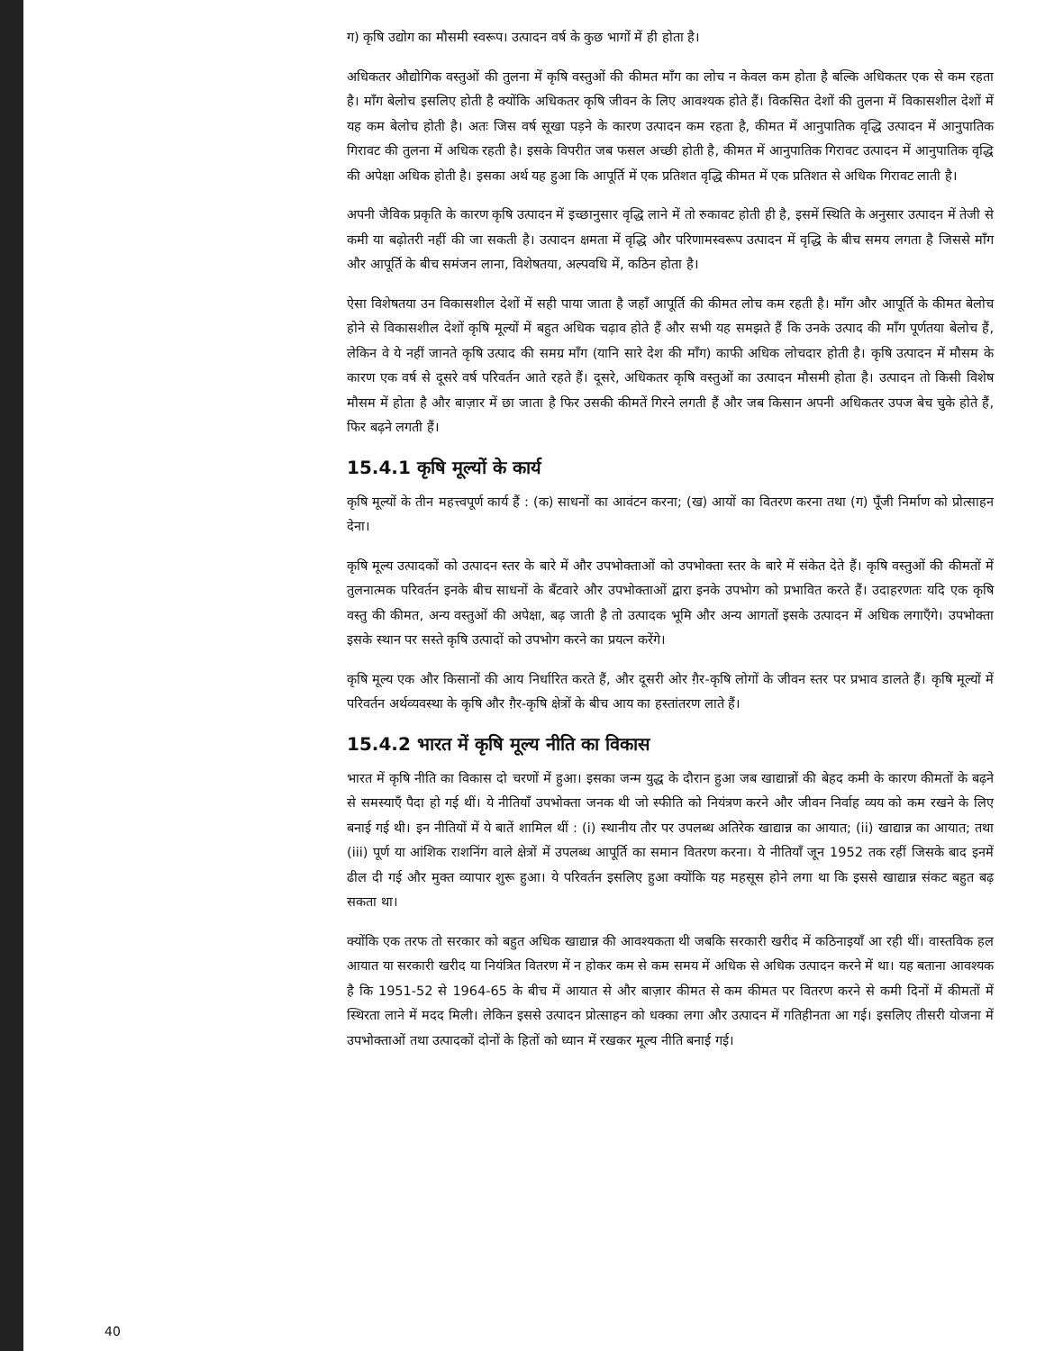ग) कृषि उद्योग का मौसमी स्वरूप। उत्पादन वर्ष के कुछ भागों में ही होता है।
अधिकतर औद्योगिक वस्तुओं की तुलना में कृषि वस्तुओं की कीमत माँग का लोच न केवल कम होता है बल्कि अधिकतर एक से कम रहता है। माँग बेलोच इसलिए होती है क्योंकि अधिकतर कृषि जीवन के लिए आवश्यक होते हैं। विकसित देशों की तुलना में विकासशील देशों में यह कम बेलोच होती है। अतः जिस वर्ष सूखा पड़ने के कारण उत्पादन कम रहता है, कीमत में आनुपातिक वृद्धि उत्पादन में आनुपातिक गिरावट की तुलना में अधिक रहती है। इसके विपरीत जब फसल अच्छी होती है, कीमत में आनुपातिक गिरावट उत्पादन में आनुपातिक वृद्धि की अपेक्षा अधिक होती है। इसका अर्थ यह हुआ कि आपूर्ति में एक प्रतिशत वृद्धि कीमत में एक प्रतिशत से अधिक गिरावट लाती है।
अपनी जैविक प्रकृति के कारण कृषि उत्पादन में इच्छानुसार वृद्धि लाने में तो रुकावट होती ही है, इसमें स्थिति के अनुसार उत्पादन में तेजी से कमी या बढ़ोतरी नहीं की जा सकती है। उत्पादन क्षमता में वृद्धि और परिणामस्वरूप उत्पादन में वृद्धि के बीच समय लगता है जिससे माँग और आपूर्ति के बीच समंजन लाना, विशेषतया, अल्पवधि में, कठिन होता है।
ऐसा विशेषतया उन विकासशील देशों में सही पाया जाता है जहाँ आपूर्ति की कीमत लोच कम रहती है। माँग और आपूर्ति के कीमत बेलोच होने से विकासशील देशों कृषि मूल्यों में बहुत अधिक चढ़ाव होते हैं और सभी यह समझते हैं कि उनके उत्पाद की माँग पूर्णतया बेलोच हैं, लेकिन वे ये नहीं जानते कृषि उत्पाद की समग्र माँग (यानि सारे देश की माँग) काफी अधिक लोचदार होती है। कृषि उत्पादन में मौसम के कारण एक वर्ष से दूसरे वर्ष परिवर्तन आते रहते हैं। दूसरे, अधिकतर कृषि वस्तुओं का उत्पादन मौसमी होता है। उत्पादन तो किसी विशेष मौसम में होता है और बाज़ार में छा जाता है फिर उसकी कीमतें गिरने लगती हैं और जब किसान अपनी अधिकतर उपज बेच चुके होते हैं, फिर बढ़ने लगती हैं।
15.4.1 कृषि मूल्यों के कार्य
कृषि मूल्यों के तीन महत्त्वपूर्ण कार्य हैं : (क) साधनों का आवंटन करना; (ख) आयों का वितरण करना तथा (ग) पूँजी निर्माण को प्रोत्साहन देना।
कृषि मूल्य उत्पादकों को उत्पादन स्तर के बारे में और उपभोक्ताओं को उपभोक्ता स्तर के बारे में संकेत देते हैं। कृषि वस्तुओं की कीमतों में तुलनात्मक परिवर्तन इनके बीच साधनों के बँटवारे और उपभोक्ताओं द्वारा इनके उपभोग को प्रभावित करते हैं। उदाहरणतः यदि एक कृषि वस्तु की कीमत, अन्य वस्तुओं की अपेक्षा, बढ़ जाती है तो उत्पादक भूमि और अन्य आगतों इसके उत्पादन में अधिक लगाएँगे। उपभोक्ता इसके स्थान पर सस्ते कृषि उत्पादों को उपभोग करने का प्रयत्न करेंगे।
कृषि मूल्य एक और किसानों की आय निर्धारित करते हैं, और दूसरी ओर ग़ैर-कृषि लोगों के जीवन स्तर पर प्रभाव डालते हैं। कृषि मूल्यों में परिवर्तन अर्थव्यवस्था के कृषि और ग़ैर-कृषि क्षेत्रों के बीच आय का हस्तांतरण लाते हैं।
15.4.2 भारत में कृषि मूल्य नीति का विकास
भारत में कृषि नीति का विकास दो चरणों में हुआ। इसका जन्म युद्ध के दौरान हुआ जब खाद्यान्नों की बेहद कमी के कारण कीमतों के बढ़ने से समस्याएँ पैदा हो गई थीं। ये नीतियाँ उपभोक्ता जनक थी जो स्फीति को नियंत्रण करने और जीवन निर्वाह व्यय को कम रखने के लिए बनाई गई थी। इन नीतियों में ये बातें शामिल थीं : (i) स्थानीय तौर पर उपलब्ध अतिरेक खाद्यान्न का आयात; (ii) खाद्यान्न का आयात; तथा (iii) पूर्ण या आंशिक राशनिंग वाले क्षेत्रों में उपलब्ध आपूर्ति का समान वितरण करना। ये नीतियाँ जून 1952 तक रहीं जिसके बाद इनमें ढील दी गई और मुक्त व्यापार शुरू हुआ। ये परिवर्तन इसलिए हुआ क्योंकि यह महसूस होने लगा था कि इससे खाद्यान्न संकट बहुत बढ़ सकता था।
क्योंकि एक तरफ तो सरकार को बहुत अधिक खाद्यान्न की आवश्यकता थी जबकि सरकारी खरीद में कठिनाइयाँ आ रही थीं। वास्तविक हल आयात या सरकारी खरीद या नियंत्रित वितरण में न होकर कम से कम समय में अधिक से अधिक उत्पादन करने में था। यह बताना आवश्यक है कि 1951-52 से 1964-65 के बीच में आयात से और बाज़ार कीमत से कम कीमत पर वितरण करने से कमी दिनों में कीमतों में स्थिरता लाने में मदद मिली। लेकिन इससे उत्पादन प्रोत्साहन को धक्का लगा और उत्पादन में गतिहीनता आ गई। इसलिए तीसरी योजना में उपभोक्ताओं तथा उत्पादकों दोनों के हितों को ध्यान में रखकर मूल्य नीति बनाई गई।
40